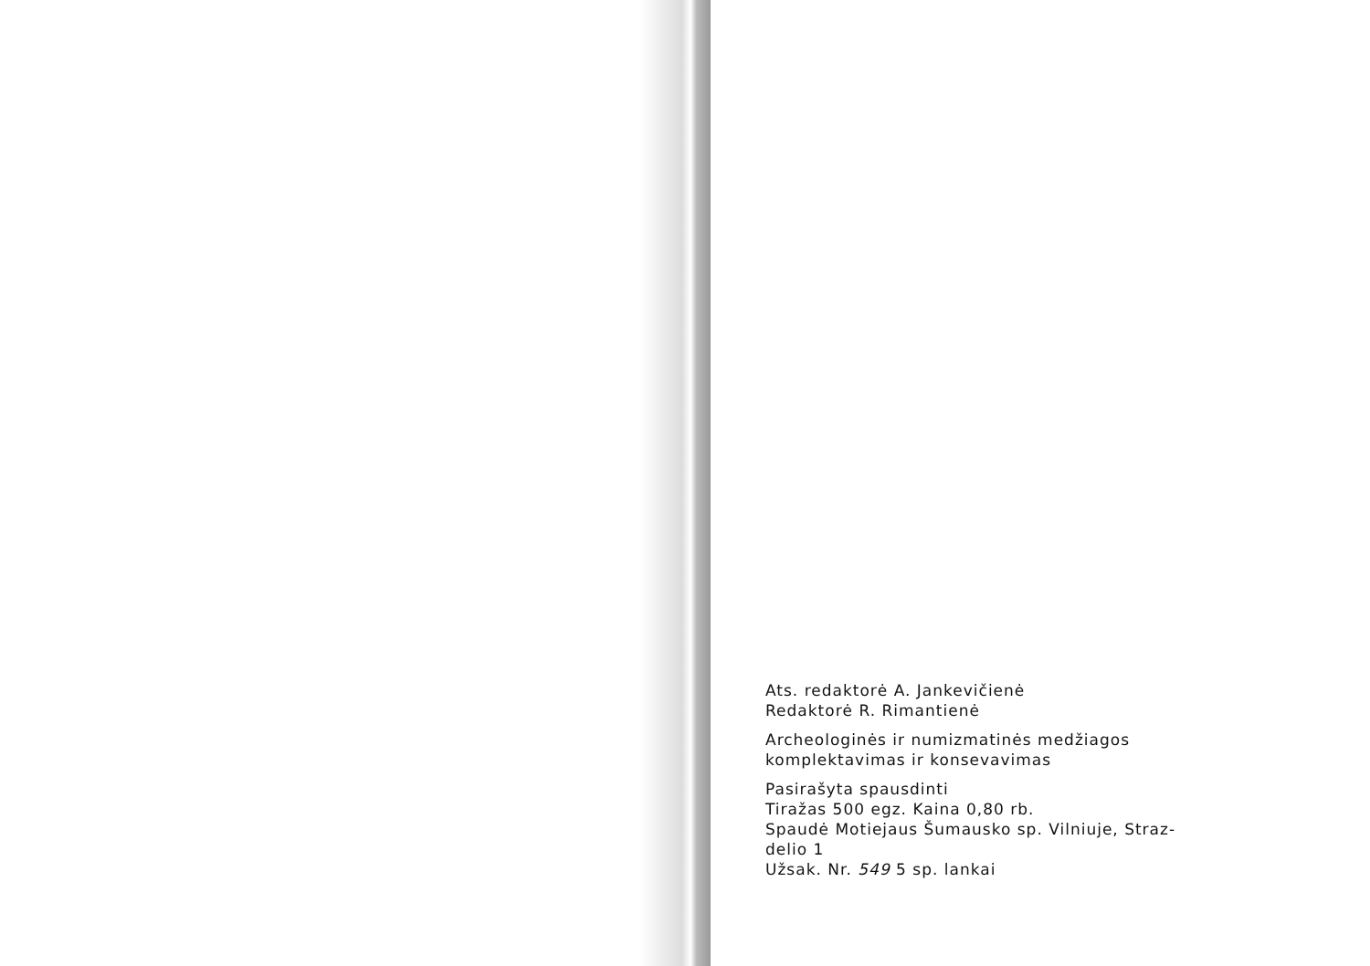Ats. redaktorė A. Jankevičienė
Redaktorė R. Rimantienė
Archeologinės ir numizmatinės medžiagos
komplektavimas ir konsevavimas
Pasirašyta spausdinti
Tiražas 500 egz. Kaina 0,80 rb.
Spaudė Motiejaus Šumausko sp. Vilniuje, Straz-
delio 1
Užsak. Nr. 549 5 sp. lankai